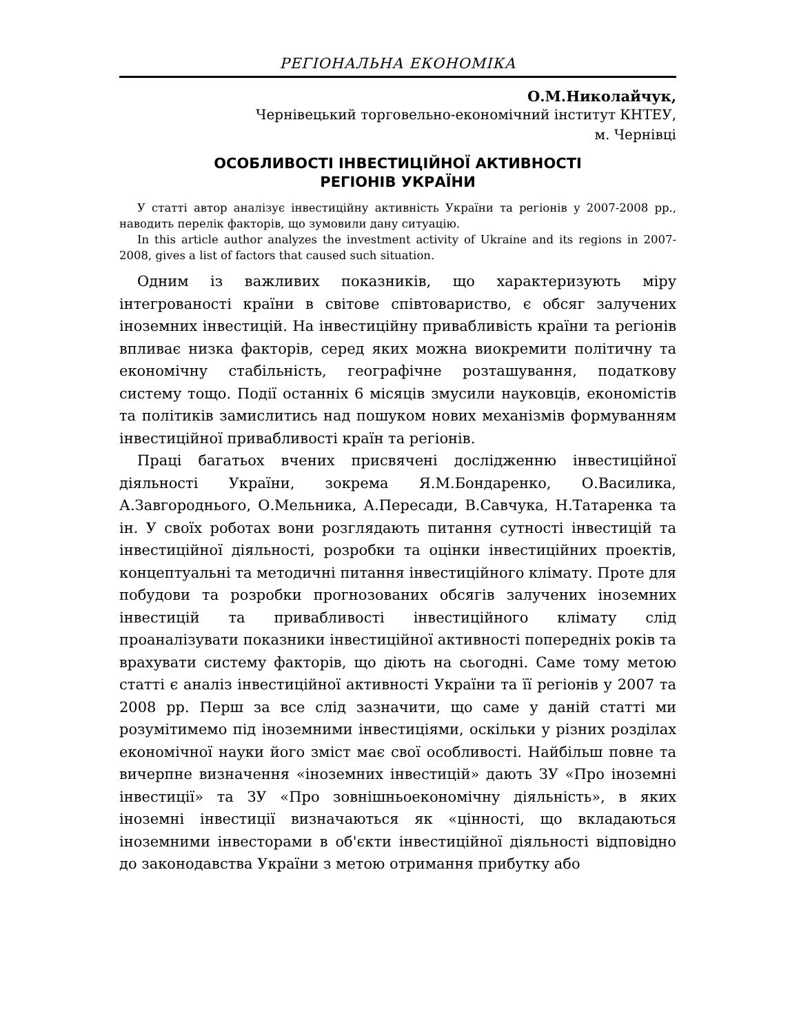РЕГІОНАЛЬНА ЕКОНОМІКА
О.М.Николайчук,
Чернівецький торговельно-економічний інститут КНТЕУ,
м. Чернівці
ОСОБЛИВОСТІ ІНВЕСТИЦІЙНОЇ АКТИВНОСТІ
РЕГІОНІВ УКРАЇНИ
У статті автор аналізує інвестиційну активність України та регіонів у 2007-2008 рр., наводить перелік факторів, що зумовили дану ситуацію.
In this article author analyzes the investment activity of Ukraine and its regions in 2007-2008, gives a list of factors that caused such situation.
Одним із важливих показників, що характеризують міру інтегрованості країни в світове співтовариство, є обсяг залучених іноземних інвестицій. На інвестиційну привабливість країни та регіонів впливає низка факторів, серед яких можна виокремити політичну та економічну стабільність, географічне розташування, податкову систему тощо. Події останніх 6 місяців змусили науковців, економістів та політиків замислитись над пошуком нових механізмів формуванням інвестиційної привабливості країн та регіонів.
Праці багатьох вчених присвячені дослідженню інвестиційної діяльності України, зокрема Я.М.Бондаренко, О.Василика, А.Завгороднього, О.Мельника, А.Пересади, В.Савчука, Н.Татаренка та ін. У своїх роботах вони розглядають питання сутності інвестицій та інвестиційної діяльності, розробки та оцінки інвестиційних проектів, концептуальні та методичні питання інвестиційного клімату. Проте для побудови та розробки прогнозованих обсягів залучених іноземних інвестицій та привабливості інвестиційного клімату слід проаналізувати показники інвестиційної активності попередніх років та врахувати систему факторів, що діють на сьогодні. Саме тому метою статті є аналіз інвестиційної активності України та її регіонів у 2007 та 2008 рр. Перш за все слід зазначити, що саме у даній статті ми розумітимемо під іноземними інвестиціями, оскільки у різних розділах економічної науки його зміст має свої особливості. Найбільш повне та вичерпне визначення «іноземних інвестицій» дають ЗУ «Про іноземні інвестиції» та ЗУ «Про зовнішньоекономічну діяльність», в яких іноземні інвестиції визначаються як «цінності, що вкладаються іноземними інвесторами в об'єкти інвестиційної діяльності відповідно до законодавства України з метою отримання прибутку або